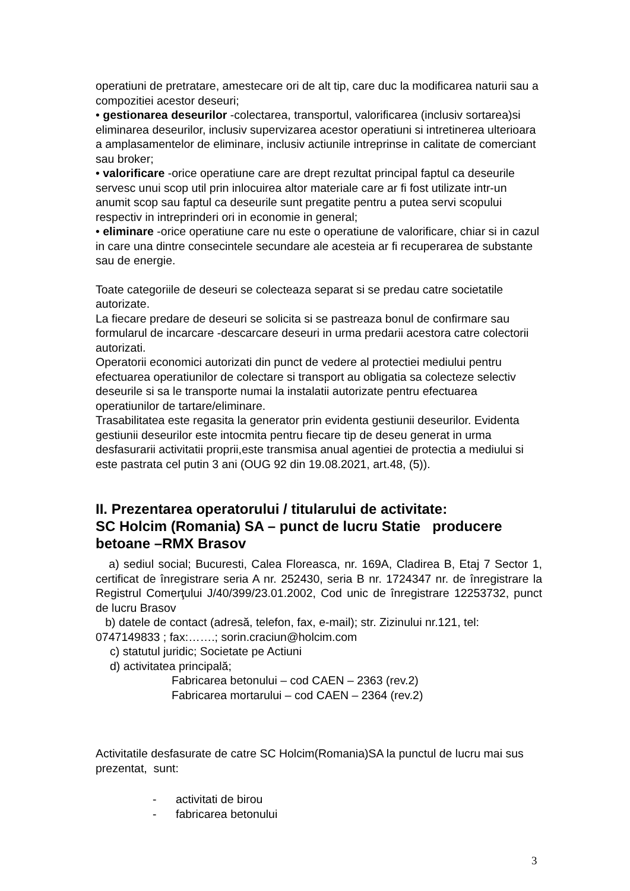operatiuni de pretratare, amestecare ori de alt tip, care duc la modificarea naturii sau a compozitiei acestor deseuri;
• gestionarea deseurilor -colectarea, transportul, valorificarea (inclusiv sortarea)si eliminarea deseurilor, inclusiv supervizarea acestor operatiuni si intretinerea ulterioara a amplasamentelor de eliminare, inclusiv actiunile intreprinse in calitate de comerciant sau broker;
• valorificare -orice operatiune care are drept rezultat principal faptul ca deseurile servesc unui scop util prin inlocuirea altor materiale care ar fi fost utilizate intr-un anumit scop sau faptul ca deseurile sunt pregatite pentru a putea servi scopului respectiv in intreprinderi ori in economie in general;
• eliminare -orice operatiune care nu este o operatiune de valorificare, chiar si in cazul in care una dintre consecintele secundare ale acesteia ar fi recuperarea de substante sau de energie.
Toate categoriile de deseuri se colecteaza separat si se predau catre societatile autorizate.
La fiecare predare de deseuri se solicita si se pastreaza bonul de confirmare sau formularul de incarcare -descarcare deseuri in urma predarii acestora catre colectorii autorizati.
Operatorii economici autorizati din punct de vedere al protectiei mediului pentru efectuarea operatiunilor de colectare si transport au obligatia sa colecteze selectiv deseurile si sa le transporte numai la instalatii autorizate pentru efectuarea operatiunilor de tartare/eliminare.
Trasabilitatea este regasita la generator prin evidenta gestiunii deseurilor. Evidenta gestiunii deseurilor este intocmita pentru fiecare tip de deseu generat in urma desfasurarii activitatii proprii,este transmisa anual agentiei de protectia a mediului si este pastrata cel putin 3 ani (OUG 92 din 19.08.2021, art.48, (5)).
II. Prezentarea operatorului / titularului de activitate:
SC Holcim (Romania) SA – punct de lucru Statie producere betoane –RMX Brasov
a) sediul social; Bucuresti, Calea Floreasca, nr. 169A, Cladirea B, Etaj 7 Sector 1, certificat de înregistrare seria A nr. 252430, seria B nr. 1724347 nr. de înregistrare la Registrul Comerţului J/40/399/23.01.2002, Cod unic de înregistrare 12253732, punct de lucru Brasov
b) datele de contact (adresă, telefon, fax, e-mail); str. Zizinului nr.121, tel: 0747149833 ; fax:…….; sorin.craciun@holcim.com
c) statutul juridic; Societate pe Actiuni
d) activitatea principală;
Fabricarea betonului – cod CAEN – 2363 (rev.2)
Fabricarea mortarului – cod CAEN – 2364 (rev.2)
Activitatile desfasurate de catre SC Holcim(Romania)SA la punctul de lucru mai sus prezentat, sunt:
- activitati de birou
- fabricarea betonului
3